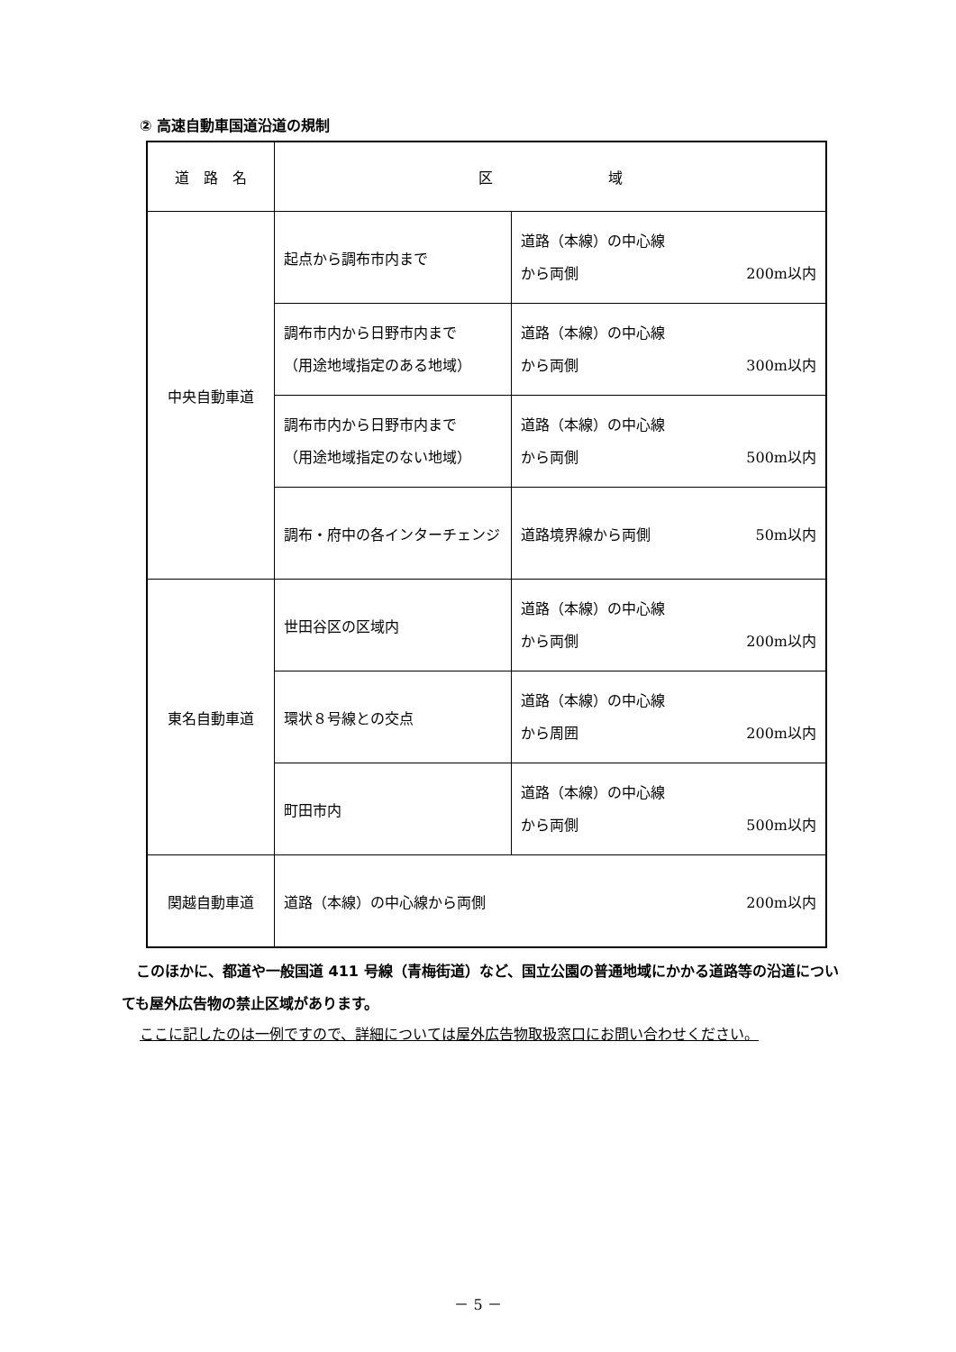② 高速自動車国道沿道の規制
| 道 路 名 | 区 域 | |
| --- | --- | --- |
| 中央自動車道 | 起点から調布市内まで | 道路（本線）の中心線 から両側 200m以内 |
| | 調布市内から日野市内まで （用途地域指定のある地域） | 道路（本線）の中心線 から両側 300m以内 |
| | 調布市内から日野市内まで （用途地域指定のない地域） | 道路（本線）の中心線 から両側 500m以内 |
| | 調布・府中の各インターチェンジ | 道路境界線から両側 50m以内 |
| 東名自動車道 | 世田谷区の区域内 | 道路（本線）の中心線 から両側 200m以内 |
| | 環状８号線との交点 | 道路（本線）の中心線 から周囲 200m以内 |
| | 町田市内 | 道路（本線）の中心線 から両側 500m以内 |
| 関越自動車道 | 道路（本線）の中心線から両側 200m以内 | |
　このほかに、都道や一般国道 411 号線（青梅街道）など、国立公園の普通地域にかかる道路等の沿道についても屋外広告物の禁止区域があります。
ここに記したのは一例ですので、詳細については屋外広告物取扱窓口にお問い合わせください。
－ 5 －